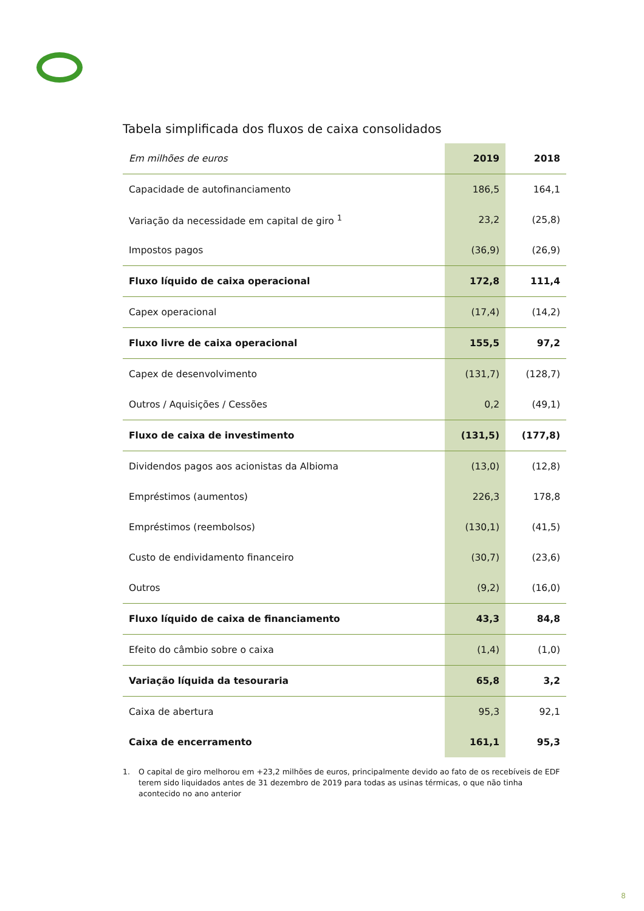Tabela simplificada dos fluxos de caixa consolidados
| Em milhões de euros | 2019 | 2018 |
| --- | --- | --- |
| Capacidade de autofinanciamento | 186,5 | 164,1 |
| Variação da necessidade em capital de giro <sup>1</sup> | 23,2 | (25,8) |
| Impostos pagos | (36,9) | (26,9) |
| Fluxo líquido de caixa operacional | 172,8 | 111,4 |
| Capex operacional | (17,4) | (14,2) |
| Fluxo livre de caixa operacional | 155,5 | 97,2 |
| Capex de desenvolvimento | (131,7) | (128,7) |
| Outros / Aquisições / Cessões | 0,2 | (49,1) |
| Fluxo de caixa de investimento | (131,5) | (177,8) |
| Dividendos pagos aos acionistas da Albioma | (13,0) | (12,8) |
| Empréstimos (aumentos) | 226,3 | 178,8 |
| Empréstimos (reembolsos) | (130,1) | (41,5) |
| Custo de endividamento financeiro | (30,7) | (23,6) |
| Outros | (9,2) | (16,0) |
| Fluxo líquido de caixa de financiamento | 43,3 | 84,8 |
| Efeito do câmbio sobre o caixa | (1,4) | (1,0) |
| Variação líquida da tesouraria | 65,8 | 3,2 |
| Caixa de abertura | 95,3 | 92,1 |
| Caixa de encerramento | 161,1 | 95,3 |
1. O capital de giro melhorou em +23,2 milhões de euros, principalmente devido ao fato de os recebíveis de EDF terem sido liquidados antes de 31 dezembro de 2019 para todas as usinas térmicas, o que não tinha acontecido no ano anterior
8